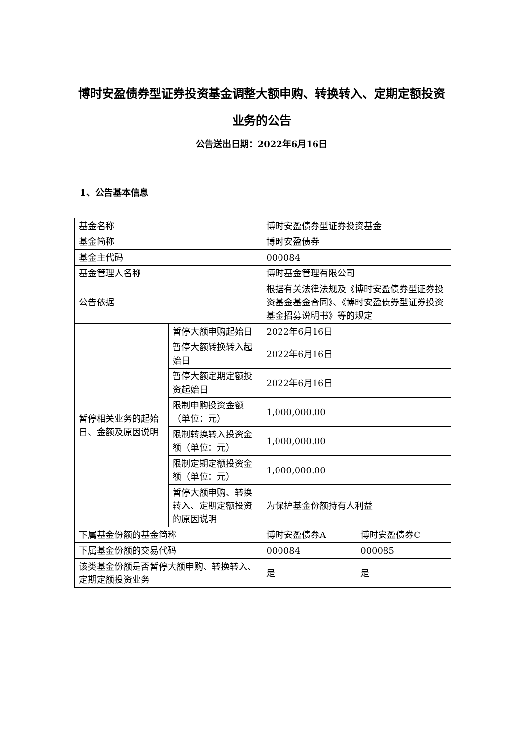博时安盈债券型证券投资基金调整大额申购、转换转入、定期定额投资业务的公告
公告送出日期：2022年6月16日
1、公告基本信息
| 基金名称 | | 博时安盈债券型证券投资基金 | |
| 基金简称 | | 博时安盈债券 | |
| 基金主代码 | | 000084 | |
| 基金管理人名称 | | 博时基金管理有限公司 | |
| 公告依据 | | 根据有关法律法规及《博时安盈债券型证券投资基金基金合同》、《博时安盈债券型证券投资基金招募说明书》等的规定 | |
| 暂停相关业务的起始日、金额及原因说明 | 暂停大额申购起始日 | 2022年6月16日 | |
| | 暂停大额转换转入起始日 | 2022年6月16日 | |
| | 暂停大额定期定额投资起始日 | 2022年6月16日 | |
| | 限制申购投资金额（单位：元） | 1,000,000.00 | |
| | 限制转换转入投资金额（单位：元） | 1,000,000.00 | |
| | 限制定期定额投资金额（单位：元） | 1,000,000.00 | |
| | 暂停大额申购、转换转入、定期定额投资的原因说明 | 为保护基金份额持有人利益 | |
| 下属基金份额的基金简称 | | 博时安盈债券A | 博时安盈债券C |
| 下属基金份额的交易代码 | | 000084 | 000085 |
| 该类基金份额是否暂停大额申购、转换转入、定期定额投资业务 | | 是 | 是 |